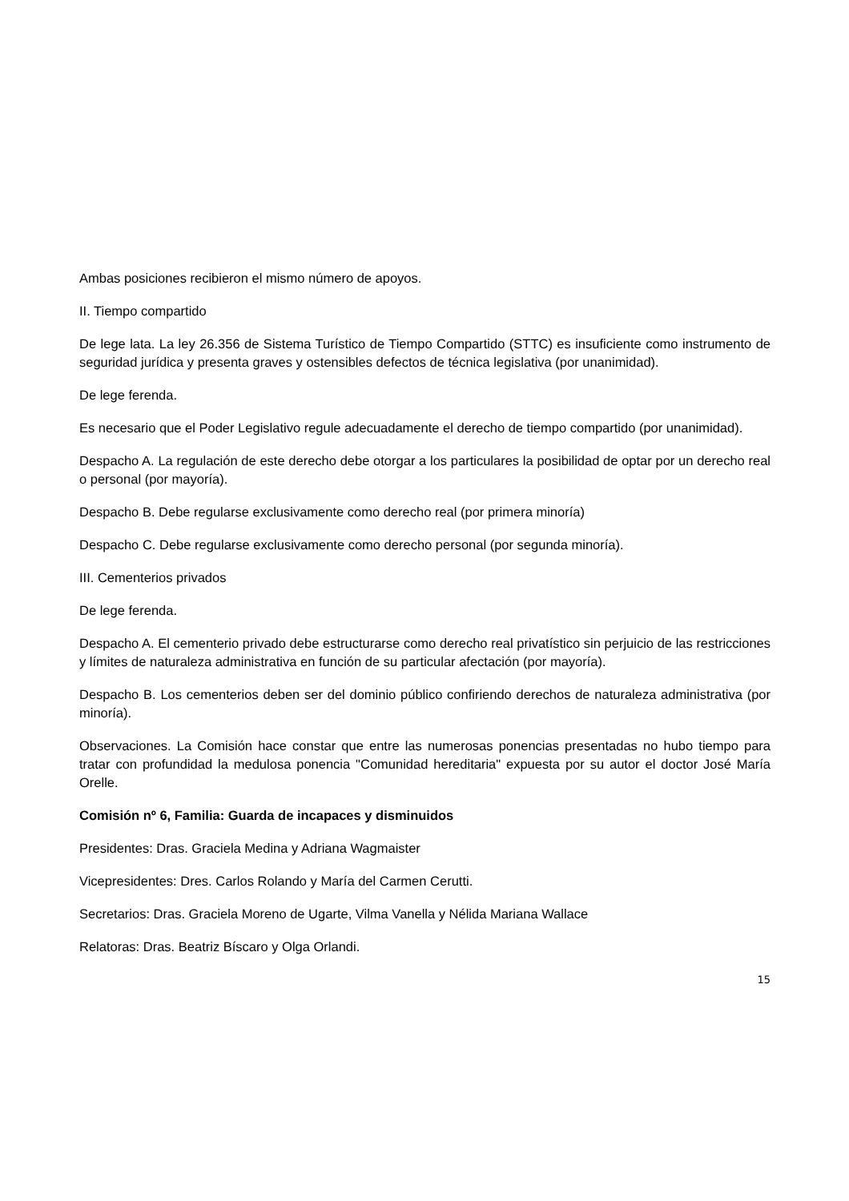Ambas posiciones recibieron el mismo número de apoyos.
II. Tiempo compartido
De lege lata. La ley 26.356 de Sistema Turístico de Tiempo Compartido (STTC) es insuficiente como instrumento de seguridad jurídica y presenta graves y ostensibles defectos de técnica legislativa (por unanimidad).
De lege ferenda.
Es necesario que el Poder Legislativo regule adecuadamente el derecho de tiempo compartido (por unanimidad).
Despacho A. La regulación de este derecho debe otorgar a los particulares la posibilidad de optar por un derecho real o personal (por mayoría).
Despacho B. Debe regularse exclusivamente como derecho real (por primera minoría)
Despacho C. Debe regularse exclusivamente como derecho personal (por segunda minoría).
III. Cementerios privados
De lege ferenda.
Despacho A. El cementerio privado debe estructurarse como derecho real privatístico sin perjuicio de las restricciones y límites de naturaleza administrativa en función de su particular afectación (por mayoría).
Despacho B. Los cementerios deben ser del dominio público confiriendo derechos de naturaleza administrativa (por minoría).
Observaciones. La Comisión hace constar que entre las numerosas ponencias presentadas no hubo tiempo para tratar con profundidad la medulosa ponencia "Comunidad hereditaria" expuesta por su autor el doctor José María Orelle.
Comisión nº 6, Familia: Guarda de incapaces y disminuidos
Presidentes: Dras. Graciela Medina y Adriana Wagmaister
Vicepresidentes: Dres. Carlos Rolando y María del Carmen Cerutti.
Secretarios: Dras. Graciela Moreno de Ugarte, Vilma Vanella y Nélida Mariana Wallace
Relatoras: Dras. Beatriz Bíscaro y Olga Orlandi.
15